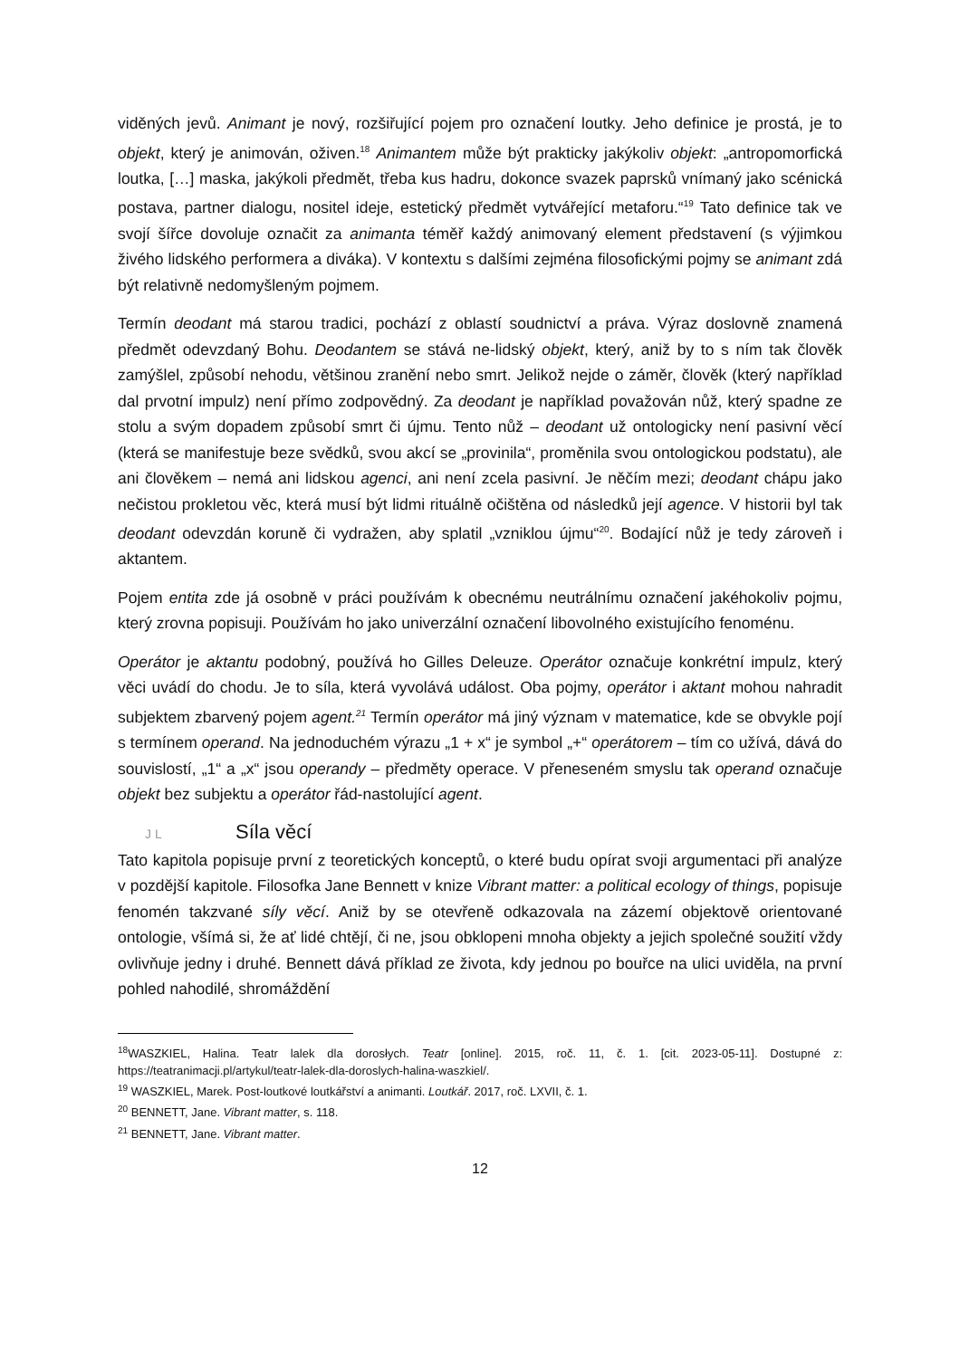viděných jevů. Animant je nový, rozšiřující pojem pro označení loutky. Jeho definice je prostá, je to objekt, který je animován, oživen.<sup>18</sup> Animantem může být prakticky jakýkoliv objekt: „antropomorfická loutka, […] maska, jakýkoli předmět, třeba kus hadru, dokonce svazek paprsků vnímaný jako scénická postava, partner dialogu, nositel ideje, estetický předmět vytvářející metaforu.“<sup>19</sup> Tato definice tak ve svojí šířce dovoluje označit za animanta téměř každý animovaný element představení (s výjimkou živého lidského performera a diváka). V kontextu s dalšími zejména filosofickými pojmy se animant zdá být relativně nedomyšleným pojmem.
Termín deodant má starou tradici, pochází z oblastí soudnictví a práva. Výraz doslovně znamená předmět odevzdaný Bohu. Deodantem se stává ne-lidský objekt, který, aniž by to s ním tak člověk zamýšlel, způsobí nehodu, většinou zranění nebo smrt. Jelikož nejde o záměr, člověk (který například dal prvotní impulz) není přímo zodpovědný. Za deodant je například považován nůž, který spadne ze stolu a svým dopadem způsobí smrt či újmu. Tento nůž – deodant už ontologicky není pasivní věcí (která se manifestuje beze svědků, svou akcí se „provinila“, proměnila svou ontologickou podstatu), ale ani člověkem – nemá ani lidskou agenci, ani není zcela pasivní. Je něčím mezi; deodant chápu jako nečistou prokletou věc, která musí být lidmi rituálně očištěna od následků její agence. V historii byl tak deodant odevzdán koruně či vydražen, aby splatil „vzniklou újmu“<sup>20</sup>. Bodající nůž je tedy zároveň i aktantem.
Pojem entita zde já osobně v práci používám k obecnému neutrálnímu označení jakéhokoliv pojmu, který zrovna popisuji. Používám ho jako univerzální označení libovolného existujícího fenoménu.
Operátor je aktantu podobný, používá ho Gilles Deleuze. Operátor označuje konkrétní impulz, který věci uvádí do chodu. Je to síla, která vyvolává událost. Oba pojmy, operátor i aktant mohou nahradit subjektem zbarvený pojem agent.<sup>21</sup> Termín operátor má jiný význam v matematice, kde se obvykle pojí s termínem operand. Na jednoduchém výrazu „1 + x“ je symbol „+“ operátorem – tím co užívá, dává do souvislostí, „1“ a „x“ jsou operandy – předměty operace. V přeneseném smyslu tak operand označuje objekt bez subjektu a operátor řád-nastolující agent.
J L Síla věcí
Tato kapitola popisuje první z teoretických konceptů, o které budu opírat svoji argumentaci při analýze v pozdější kapitole. Filosofka Jane Bennett v knize Vibrant matter: a political ecology of things, popisuje fenomén takzvané síly věcí. Aniž by se otevřeně odkazovala na zázemí objektově orientované ontologie, všímá si, že ať lidé chtějí, či ne, jsou obklopeni mnoha objekty a jejich společné soužití vždy ovlivňuje jedny i druhé. Bennett dává příklad ze života, kdy jednou po bouřce na ulici uviděla, na první pohled nahodilé, shromáždění
<sup>18</sup> WASZKIEL, Halina. Teatr lalek dla dorosłych. Teatr [online]. 2015, roč. 11, č. 1. [cit. 2023-05-11]. Dostupné z: https://teatranimacji.pl/artykul/teatr-lalek-dla-doroslych-halina-waszkiel/.
<sup>19</sup> WASZKIEL, Marek. Post-loutkové loutkářství a animanti. Loutkář. 2017, roč. LXVII, č. 1.
<sup>20</sup> BENNETT, Jane. Vibrant matter, s. 118.
<sup>21</sup> BENNETT, Jane. Vibrant matter.
12